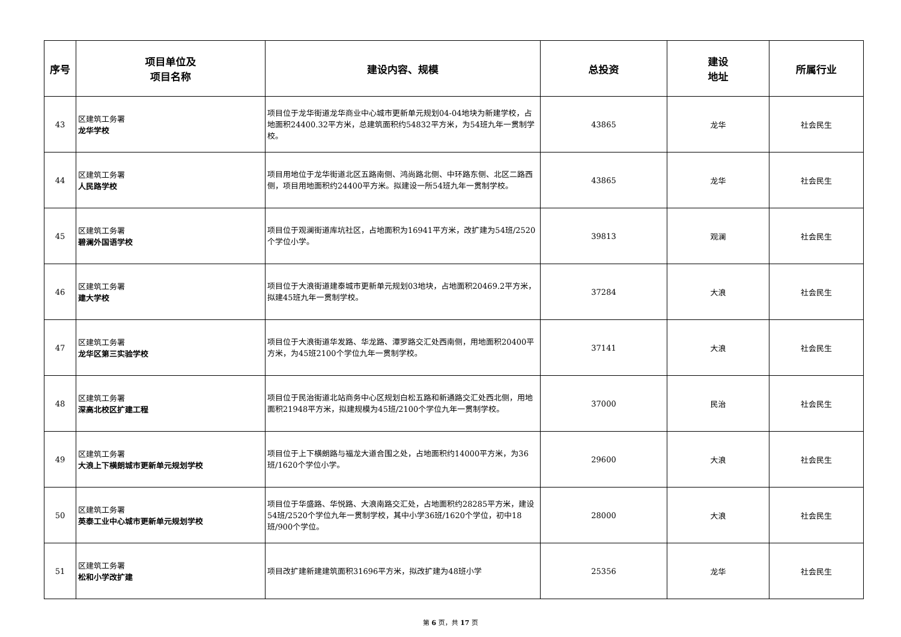| 序号 | 项目单位及 项目名称 | 建设内容、规模 | 总投资 | 建设 地址 | 所属行业 |
| --- | --- | --- | --- | --- | --- |
| 43 | 区建筑工务署 龙华学校 | 项目位于龙华街道龙华商业中心城市更新单元规划04-04地块为新建学校，占地面积24400.32平方米，总建筑面积约54832平方米，为54班九年一贯制学校。 | 43865 | 龙华 | 社会民生 |
| 44 | 区建筑工务署 人民路学校 | 项目用地位于龙华街道北区五路南侧、鸿尚路北侧、中环路东侧、北区二路西侧，项目用地面积约24400平方米。拟建设一所54班九年一贯制学校。 | 43865 | 龙华 | 社会民生 |
| 45 | 区建筑工务署 碧澜外国语学校 | 项目位于观澜街道库坑社区，占地面积为16941平方米，改扩建为54班/2520个学位小学。 | 39813 | 观澜 | 社会民生 |
| 46 | 区建筑工务署 建大学校 | 项目位于大浪街道建泰城市更新单元规划03地块，占地面积20469.2平方米，拟建45班九年一贯制学校。 | 37284 | 大浪 | 社会民生 |
| 47 | 区建筑工务署 龙华区第三实验学校 | 项目位于大浪街道华发路、华龙路、潭罗路交汇处西南侧，用地面积20400平方米，为45班2100个学位九年一贯制学校。 | 37141 | 大浪 | 社会民生 |
| 48 | 区建筑工务署 深高北校区扩建工程 | 项目位于民治街道北站商务中心区规划白松五路和新通路交汇处西北侧，用地面积21948平方米，拟建规模为45班/2100个学位九年一贯制学校。 | 37000 | 民治 | 社会民生 |
| 49 | 区建筑工务署 大浪上下横朗城市更新单元规划学校 | 项目位于上下横朗路与福龙大道合围之处，占地面积约14000平方米，为36班/1620个学位小学。 | 29600 | 大浪 | 社会民生 |
| 50 | 区建筑工务署 英泰工业中心城市更新单元规划学校 | 项目位于华盛路、华悦路、大浪南路交汇处，占地面积约28285平方米，建设54班/2520个学位九年一贯制学校，其中小学36班/1620个学位，初中18班/900个学位。 | 28000 | 大浪 | 社会民生 |
| 51 | 区建筑工务署 松和小学改扩建 | 项目改扩建新建建筑面积31696平方米，拟改扩建为48班小学 | 25356 | 龙华 | 社会民生 |
第 6 页，共 17 页